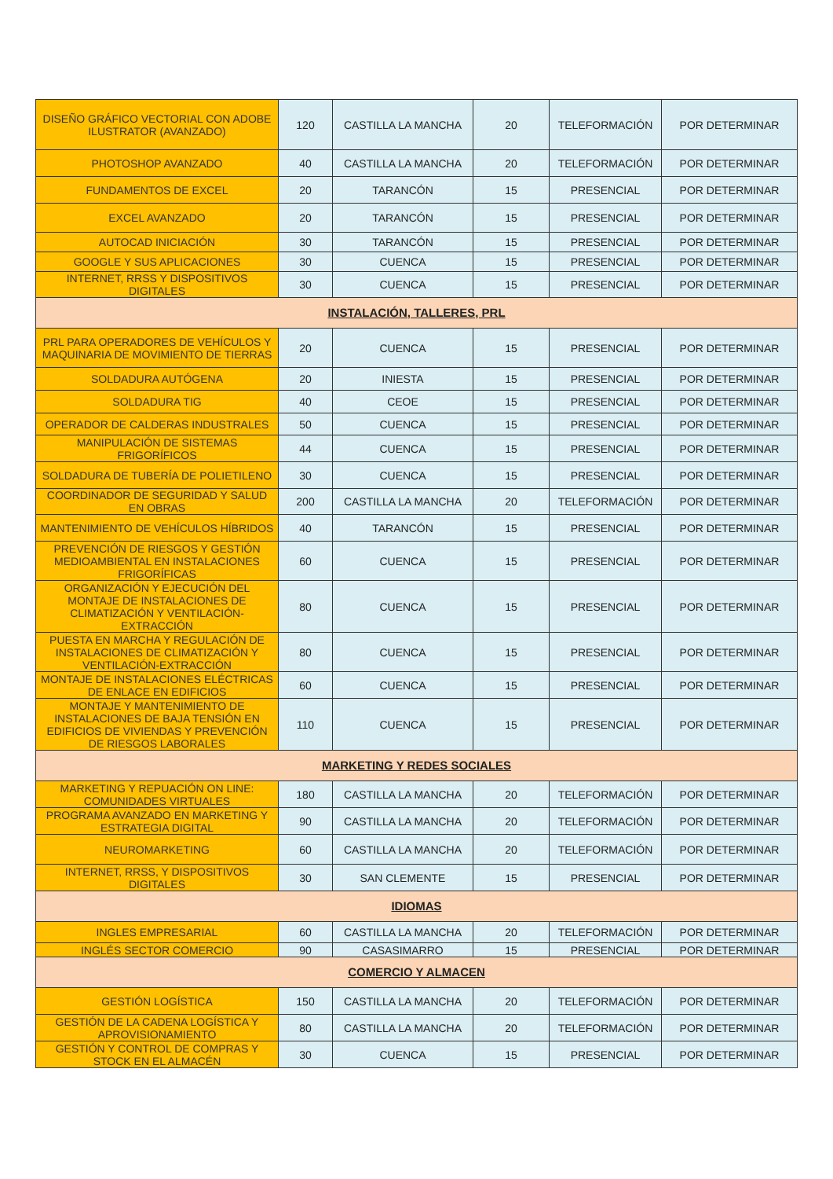| DISEÑO GRÁFICO VECTORIAL CON ADOBE ILUSTRATOR (AVANZADO) | 120 | CASTILLA LA MANCHA | 20 | TELEFORMACIÓN | POR DETERMINAR |
| PHOTOSHOP AVANZADO | 40 | CASTILLA LA MANCHA | 20 | TELEFORMACIÓN | POR DETERMINAR |
| FUNDAMENTOS DE EXCEL | 20 | TARANCÓN | 15 | PRESENCIAL | POR DETERMINAR |
| EXCEL AVANZADO | 20 | TARANCÓN | 15 | PRESENCIAL | POR DETERMINAR |
| AUTOCAD INICIACIÓN | 30 | TARANCÓN | 15 | PRESENCIAL | POR DETERMINAR |
| GOOGLE Y SUS APLICACIONES | 30 | CUENCA | 15 | PRESENCIAL | POR DETERMINAR |
| INTERNET, RRSS Y DISPOSITIVOS DIGITALES | 30 | CUENCA | 15 | PRESENCIAL | POR DETERMINAR |
| INSTALACIÓN, TALLERES, PRL | | | | | |
| PRL PARA OPERADORES DE VEHÍCULOS Y MAQUINARIA DE MOVIMIENTO DE TIERRAS | 20 | CUENCA | 15 | PRESENCIAL | POR DETERMINAR |
| SOLDADURA AUTÓGENA | 20 | INIESTA | 15 | PRESENCIAL | POR DETERMINAR |
| SOLDADURA TIG | 40 | CEOE | 15 | PRESENCIAL | POR DETERMINAR |
| OPERADOR DE CALDERAS INDUSTRALES | 50 | CUENCA | 15 | PRESENCIAL | POR DETERMINAR |
| MANIPULACIÓN DE SISTEMAS FRIGORÍFICOS | 44 | CUENCA | 15 | PRESENCIAL | POR DETERMINAR |
| SOLDADURA DE TUBERÍA DE POLIETILENO | 30 | CUENCA | 15 | PRESENCIAL | POR DETERMINAR |
| COORDINADOR DE SEGURIDAD Y SALUD EN OBRAS | 200 | CASTILLA LA MANCHA | 20 | TELEFORMACIÓN | POR DETERMINAR |
| MANTENIMIENTO DE VEHÍCULOS HÍBRIDOS | 40 | TARANCÓN | 15 | PRESENCIAL | POR DETERMINAR |
| PREVENCIÓN DE RIESGOS Y GESTIÓN MEDIOAMBIENTAL EN INSTALACIONES FRIGORÍFICAS | 60 | CUENCA | 15 | PRESENCIAL | POR DETERMINAR |
| ORGANIZACIÓN Y EJECUCIÓN DEL MONTAJE DE INSTALACIONES DE CLIMATIZACIÓN Y VENTILACIÓN-EXTRACCIÓN | 80 | CUENCA | 15 | PRESENCIAL | POR DETERMINAR |
| PUESTA EN MARCHA Y REGULACIÓN DE INSTALACIONES DE CLIMATIZACIÓN Y VENTILACIÓN-EXTRACCIÓN | 80 | CUENCA | 15 | PRESENCIAL | POR DETERMINAR |
| MONTAJE DE INSTALACIONES ELÉCTRICAS DE ENLACE EN EDIFICIOS | 60 | CUENCA | 15 | PRESENCIAL | POR DETERMINAR |
| MONTAJE Y MANTENIMIENTO DE INSTALACIONES DE BAJA TENSIÓN EN EDIFICIOS DE VIVIENDAS Y PREVENCIÓN DE RIESGOS LABORALES | 110 | CUENCA | 15 | PRESENCIAL | POR DETERMINAR |
| MARKETING Y REDES SOCIALES | | | | | |
| MARKETING Y REPUACIÓN ON LINE: COMUNIDADES VIRTUALES | 180 | CASTILLA LA MANCHA | 20 | TELEFORMACIÓN | POR DETERMINAR |
| PROGRAMA AVANZADO EN MARKETING Y ESTRATEGIA DIGITAL | 90 | CASTILLA LA MANCHA | 20 | TELEFORMACIÓN | POR DETERMINAR |
| NEUROMARKETING | 60 | CASTILLA LA MANCHA | 20 | TELEFORMACIÓN | POR DETERMINAR |
| INTERNET, RRSS, Y DISPOSITIVOS DIGITALES | 30 | SAN CLEMENTE | 15 | PRESENCIAL | POR DETERMINAR |
| IDIOMAS | | | | | |
| INGLES EMPRESARIAL | 60 | CASTILLA LA MANCHA | 20 | TELEFORMACIÓN | POR DETERMINAR |
| INGLÉS SECTOR COMERCIO | 90 | CASASIMARRO | 15 | PRESENCIAL | POR DETERMINAR |
| COMERCIO Y ALMACEN | | | | | |
| GESTIÓN LOGÍSTICA | 150 | CASTILLA LA MANCHA | 20 | TELEFORMACIÓN | POR DETERMINAR |
| GESTIÓN DE LA CADENA LOGÍSTICA Y APROVISIONAMIENTO | 80 | CASTILLA LA MANCHA | 20 | TELEFORMACIÓN | POR DETERMINAR |
| GESTIÓN Y CONTROL DE COMPRAS Y STOCK EN EL ALMACÉN | 30 | CUENCA | 15 | PRESENCIAL | POR DETERMINAR |